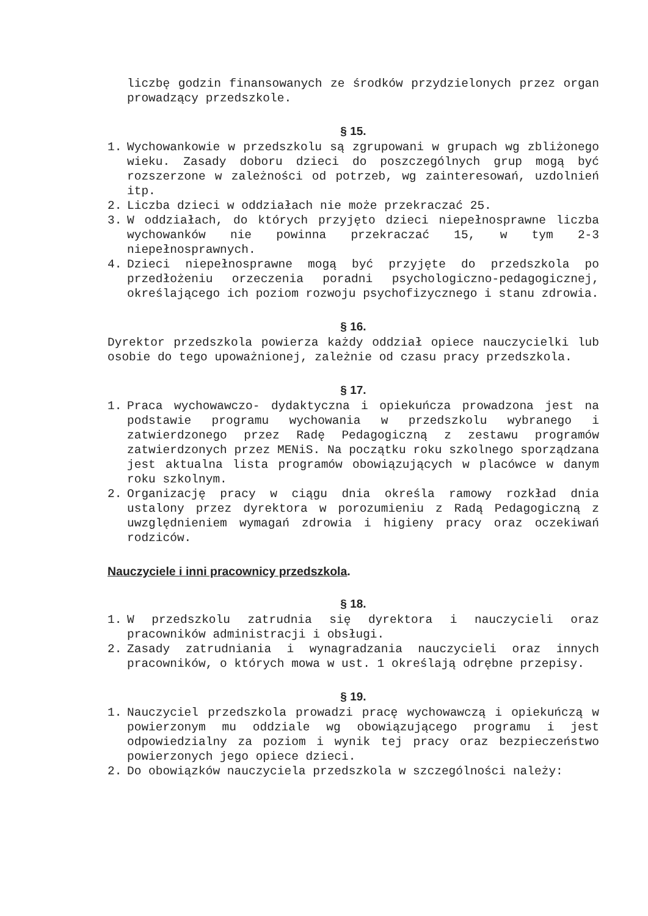liczbę godzin finansowanych ze środków przydzielonych przez organ prowadzący przedszkole.
§ 15.
1. Wychowankowie w przedszkolu są zgrupowani w grupach wg zbliżonego wieku. Zasady doboru dzieci do poszczególnych grup mogą być rozszerzone w zależności od potrzeb, wg zainteresowań, uzdolnień itp.
2. Liczba dzieci w oddziałach nie może przekraczać 25.
3. W oddziałach, do których przyjęto dzieci niepełnosprawne liczba wychowanków nie powinna przekraczać 15, w tym 2-3 niepełnosprawnych.
4. Dzieci niepełnosprawne mogą być przyjęte do przedszkola po przedłożeniu orzeczenia poradni psychologiczno-pedagogicznej, określającego ich poziom rozwoju psychofizycznego i stanu zdrowia.
§ 16.
Dyrektor przedszkola powierza każdy oddział opiece nauczycielki lub osobie do tego upoważnionej, zależnie od czasu pracy przedszkola.
§ 17.
1. Praca wychowawczo- dydaktyczna i opiekuńcza prowadzona jest na podstawie programu wychowania w przedszkolu wybranego i zatwierdzonego przez Radę Pedagogiczną z zestawu programów zatwierdzonych przez MENiS. Na początku roku szkolnego sporządzana jest aktualna lista programów obowiązujących w placówce w danym roku szkolnym.
2. Organizację pracy w ciągu dnia określa ramowy rozkład dnia ustalony przez dyrektora w porozumieniu z Radą Pedagogiczną z uwzględnieniem wymagań zdrowia i higieny pracy oraz oczekiwań rodziców.
Nauczyciele i inni pracownicy przedszkola.
§ 18.
1. W przedszkolu zatrudnia się dyrektora i nauczycieli oraz pracowników administracji i obsługi.
2. Zasady zatrudniania i wynagradzania nauczycieli oraz innych pracowników, o których mowa w ust. 1 określają odrębne przepisy.
§ 19.
1. Nauczyciel przedszkola prowadzi pracę wychowawczą i opiekuńczą w powierzonym mu oddziale wg obowiązującego programu i jest odpowiedzialny za poziom i wynik tej pracy oraz bezpieczeństwo powierzonych jego opiece dzieci.
2. Do obowiązków nauczyciela przedszkola w szczególności należy: